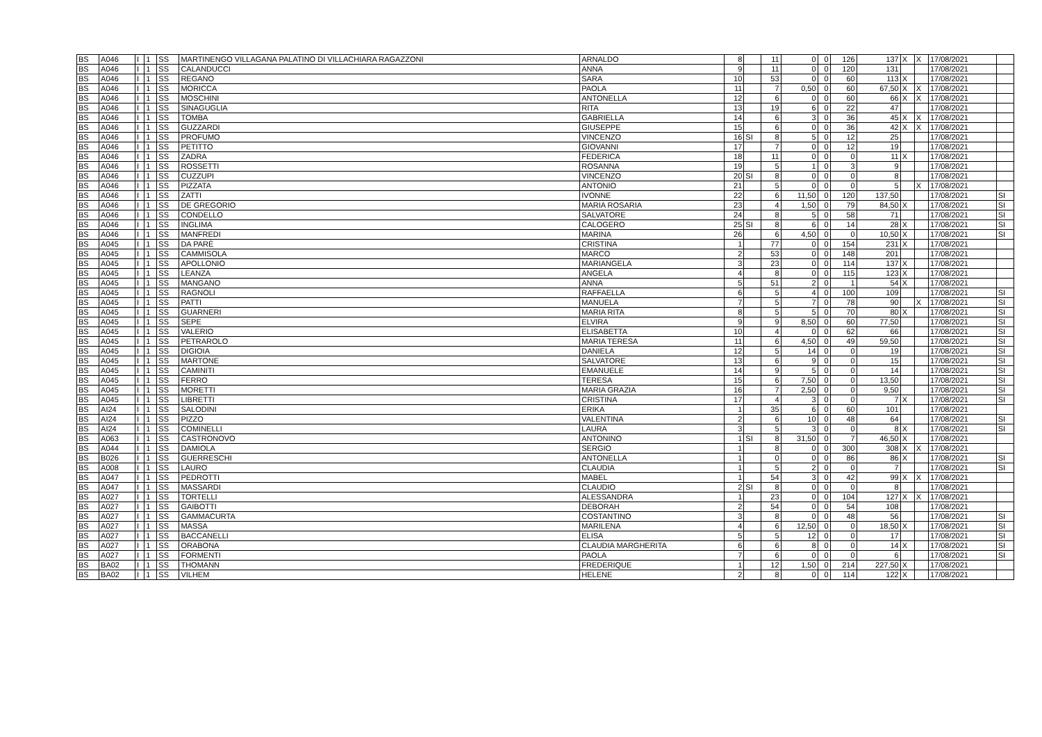| BS | A046 | I | 1 | SS | MARTINENGO VILLAGANA PALATINO DI VILLACHIARA RAGAZZONI | ARNALDO | 8 | | 11 | 0 | 0 | 126 | 137 | X | X | 17/08/2021 | |
| BS | A046 | I | 1 | SS | CALANDUCCI | ANNA | 9 | | 11 | 0 | 0 | 120 | 131 | | | 17/08/2021 | |
| BS | A046 | I | 1 | SS | REGANO | SARA | 10 | | 53 | 0 | 0 | 60 | 113 | X | | 17/08/2021 | |
| BS | A046 | I | 1 | SS | MORICCA | PAOLA | 11 | | 7 | 0,50 | 0 | 60 | 67,50 | X | X | 17/08/2021 | |
| BS | A046 | I | 1 | SS | MOSCHINI | ANTONELLA | 12 | | 6 | 0 | 0 | 60 | 66 | X | X | 17/08/2021 | |
| BS | A046 | I | 1 | SS | SINAGUGLIA | RITA | 13 | | 19 | 6 | 0 | 22 | 47 | | | 17/08/2021 | |
| BS | A046 | I | 1 | SS | TOMBA | GABRIELLA | 14 | | 6 | 3 | 0 | 36 | 45 | X | X | 17/08/2021 | |
| BS | A046 | I | 1 | SS | GUZZARDI | GIUSEPPE | 15 | | 6 | 0 | 0 | 36 | 42 | X | X | 17/08/2021 | |
| BS | A046 | I | 1 | SS | PROFUMO | VINCENZO | 16 | SI | 8 | 5 | 0 | 12 | 25 | | | 17/08/2021 | |
| BS | A046 | I | 1 | SS | PETITTO | GIOVANNI | 17 | | 7 | 0 | 0 | 12 | 19 | | | 17/08/2021 | |
| BS | A046 | I | 1 | SS | ZADRA | FEDERICA | 18 | | 11 | 0 | 0 | 0 | 11 | X | | 17/08/2021 | |
| BS | A046 | I | 1 | SS | ROSSETTI | ROSANNA | 19 | | 5 | 1 | 0 | 3 | 9 | | | 17/08/2021 | |
| BS | A046 | I | 1 | SS | CUZZUPI | VINCENZO | 20 | SI | 8 | 0 | 0 | 0 | 8 | | | 17/08/2021 | |
| BS | A046 | I | 1 | SS | PIZZATA | ANTONIO | 21 | | 5 | 0 | 0 | 0 | 5 | | X | 17/08/2021 | |
| BS | A046 | I | 1 | SS | ZATTI | IVONNE | 22 | | 6 | 11,50 | 0 | 120 | 137,50 | | | 17/08/2021 | SI |
| BS | A046 | I | 1 | SS | DE GREGORIO | MARIA ROSARIA | 23 | | 4 | 1,50 | 0 | 79 | 84,50 | X | | 17/08/2021 | SI |
| BS | A046 | I | 1 | SS | CONDELLO | SALVATORE | 24 | | 8 | 5 | 0 | 58 | 71 | | | 17/08/2021 | SI |
| BS | A046 | I | 1 | SS | INGLIMA | CALOGERO | 25 | SI | 8 | 6 | 0 | 14 | 28 | X | | 17/08/2021 | SI |
| BS | A046 | I | 1 | SS | MANFREDI | MARINA | 26 | | 6 | 4,50 | 0 | 0 | 10,50 | X | | 17/08/2021 | SI |
| BS | A045 | I | 1 | SS | DA PARÈ | CRISTINA | 1 | | 77 | 0 | 0 | 154 | 231 | X | | 17/08/2021 | |
| BS | A045 | I | 1 | SS | CAMMISOLA | MARCO | 2 | | 53 | 0 | 0 | 148 | 201 | | | 17/08/2021 | |
| BS | A045 | I | 1 | SS | APOLLONIO | MARIANGELA | 3 | | 23 | 0 | 0 | 114 | 137 | X | | 17/08/2021 | |
| BS | A045 | I | 1 | SS | LEANZA | ANGELA | 4 | | 8 | 0 | 0 | 115 | 123 | X | | 17/08/2021 | |
| BS | A045 | I | 1 | SS | MANGANO | ANNA | 5 | | 51 | 2 | 0 | 1 | 54 | X | | 17/08/2021 | |
| BS | A045 | I | 1 | SS | RAGNOLI | RAFFAELLA | 6 | | 5 | 4 | 0 | 100 | 109 | | | 17/08/2021 | SI |
| BS | A045 | I | 1 | SS | PATTI | MANUELA | 7 | | 5 | 7 | 0 | 78 | 90 | | X | 17/08/2021 | SI |
| BS | A045 | I | 1 | SS | GUARNERI | MARIA RITA | 8 | | 5 | 5 | 0 | 70 | 80 | X | | 17/08/2021 | SI |
| BS | A045 | I | 1 | SS | SEPE | ELVIRA | 9 | | 9 | 8,50 | 0 | 60 | 77,50 | | | 17/08/2021 | SI |
| BS | A045 | I | 1 | SS | VALERIO | ELISABETTA | 10 | | 4 | 0 | 0 | 62 | 66 | | | 17/08/2021 | SI |
| BS | A045 | I | 1 | SS | PETRAROLO | MARIA TERESA | 11 | | 6 | 4,50 | 0 | 49 | 59,50 | | | 17/08/2021 | SI |
| BS | A045 | I | 1 | SS | DIGIOIA | DANIELA | 12 | | 5 | 14 | 0 | 0 | 19 | | | 17/08/2021 | SI |
| BS | A045 | I | 1 | SS | MARTONE | SALVATORE | 13 | | 6 | 9 | 0 | 0 | 15 | | | 17/08/2021 | SI |
| BS | A045 | I | 1 | SS | CAMINITI | EMANUELE | 14 | | 9 | 5 | 0 | 0 | 14 | | | 17/08/2021 | SI |
| BS | A045 | I | 1 | SS | FERRO | TERESA | 15 | | 6 | 7,50 | 0 | 0 | 13,50 | | | 17/08/2021 | SI |
| BS | A045 | I | 1 | SS | MORETTI | MARIA GRAZIA | 16 | | 7 | 2,50 | 0 | 0 | 9,50 | | | 17/08/2021 | SI |
| BS | A045 | I | 1 | SS | LIBRETTI | CRISTINA | 17 | | 4 | 3 | 0 | 0 | 7 | X | | 17/08/2021 | SI |
| BS | AI24 | I | 1 | SS | SALODINI | ERIKA | 1 | | 35 | 6 | 0 | 60 | 101 | | | 17/08/2021 | |
| BS | AI24 | I | 1 | SS | PIZZO | VALENTINA | 2 | | 6 | 10 | 0 | 48 | 64 | | | 17/08/2021 | SI |
| BS | AI24 | I | 1 | SS | COMINELLI | LAURA | 3 | | 5 | 3 | 0 | 0 | 8 | X | | 17/08/2021 | SI |
| BS | A063 | I | 1 | SS | CASTRONOVO | ANTONINO | 1 | SI | 8 | 31,50 | 0 | 7 | 46,50 | X | | 17/08/2021 | |
| BS | A044 | I | 1 | SS | DAMIOLA | SERGIO | 1 | | 8 | 0 | 0 | 300 | 308 | X | X | 17/08/2021 | |
| BS | B026 | I | 1 | SS | GUERRESCHI | ANTONELLA | 1 | | 0 | 0 | 0 | 86 | 86 | X | | 17/08/2021 | SI |
| BS | A008 | I | 1 | SS | LAURO | CLAUDIA | 1 | | 5 | 2 | 0 | 0 | 7 | | | 17/08/2021 | SI |
| BS | A047 | I | 1 | SS | PEDROTTI | MABEL | 1 | | 54 | 3 | 0 | 42 | 99 | X | X | 17/08/2021 | |
| BS | A047 | I | 1 | SS | MASSARDI | CLAUDIO | 2 | SI | 8 | 0 | 0 | 0 | 8 | | | 17/08/2021 | |
| BS | A027 | I | 1 | SS | TORTELLI | ALESSANDRA | 1 | | 23 | 0 | 0 | 104 | 127 | X | X | 17/08/2021 | |
| BS | A027 | I | 1 | SS | GAIBOTTI | DEBORAH | 2 | | 54 | 0 | 0 | 54 | 108 | | | 17/08/2021 | |
| BS | A027 | I | 1 | SS | GAMMACURTA | COSTANTINO | 3 | | 8 | 0 | 0 | 48 | 56 | | | 17/08/2021 | SI |
| BS | A027 | I | 1 | SS | MASSA | MARILENA | 4 | | 6 | 12,50 | 0 | 0 | 18,50 | X | | 17/08/2021 | SI |
| BS | A027 | I | 1 | SS | BACCANELLI | ELISA | 5 | | 5 | 12 | 0 | 0 | 17 | | | 17/08/2021 | SI |
| BS | A027 | I | 1 | SS | ORABONA | CLAUDIA MARGHERITA | 6 | | 6 | 8 | 0 | 0 | 14 | X | | 17/08/2021 | SI |
| BS | A027 | I | 1 | SS | FORMENTI | PAOLA | 7 | | 6 | 0 | 0 | 0 | 6 | | | 17/08/2021 | SI |
| BS | BA02 | I | 1 | SS | THOMANN | FREDERIQUE | 1 | | 12 | 1,50 | 0 | 214 | 227,50 | X | | 17/08/2021 | |
| BS | BA02 | I | 1 | SS | VILHEM | HELENE | 2 | | 8 | 0 | 0 | 114 | 122 | X | | 17/08/2021 | |